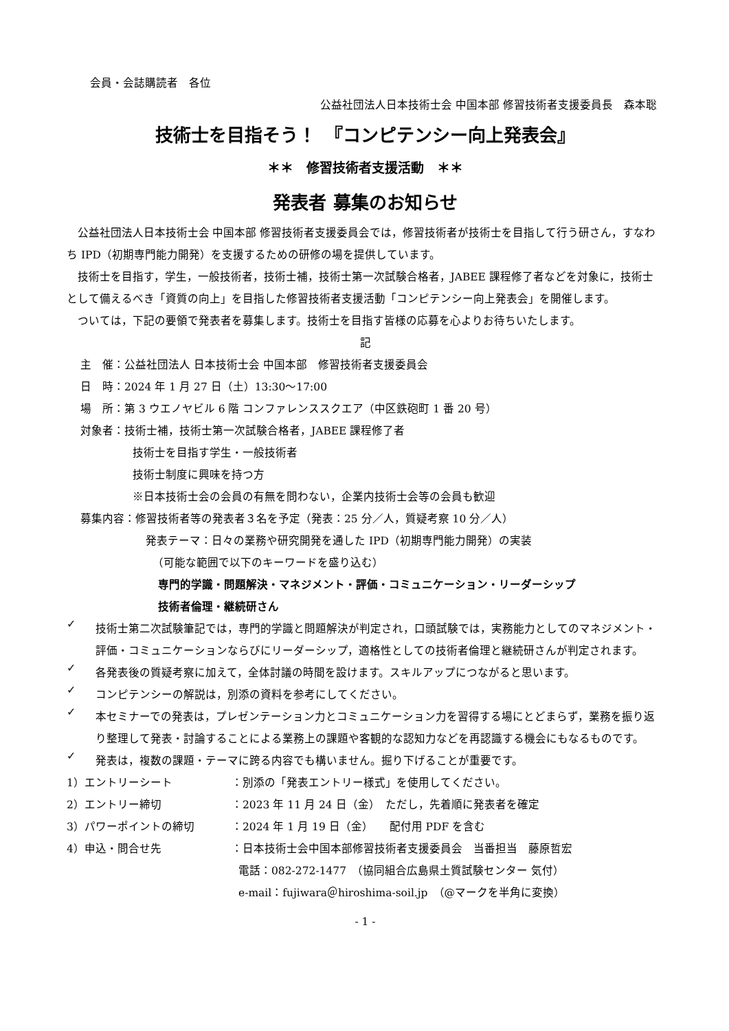会員・会誌購読者　各位
公益社団法人日本技術士会 中国本部 修習技術者支援委員長　森本聡
技術士を目指そう！　『コンピテンシー向上発表会』
＊＊　修習技術者支援活動　＊＊
発表者 募集のお知らせ
公益社団法人日本技術士会 中国本部 修習技術者支援委員会では，修習技術者が技術士を目指して行う研さん，すなわち IPD（初期専門能力開発）を支援するための研修の場を提供しています。
技術士を目指す，学生，一般技術者，技術士補，技術士第一次試験合格者，JABEE 課程修了者などを対象に，技術士として備えるべき「資質の向上」を目指した修習技術者支援活動「コンピテンシー向上発表会」を開催します。
ついては，下記の要領で発表者を募集します。技術士を目指す皆様の応募を心よりお待ちいたします。
記
主　催：公益社団法人 日本技術士会 中国本部　修習技術者支援委員会
日　時：2024 年 1 月 27 日（土）13:30～17:00
場　所：第 3 ウエノヤビル 6 階 コンファレンススクエア（中区鉄砲町 1 番 20 号）
対象者：技術士補，技術士第一次試験合格者，JABEE 課程修了者
技術士を目指す学生・一般技術者
技術士制度に興味を持つ方
※日本技術士会の会員の有無を問わない，企業内技術士会等の会員も歓迎
募集内容：修習技術者等の発表者３名を予定（発表：25 分／人，質疑考察 10 分／人）
発表テーマ：日々の業務や研究開発を通した IPD（初期専門能力開発）の実装
（可能な範囲で以下のキーワードを盛り込む）
専門的学識・問題解決・マネジメント・評価・コミュニケーション・リーダーシップ
技術者倫理・継続研さん
✓
技術士第二次試験筆記では，専門的学識と問題解決が判定され，口頭試験では，実務能力としてのマネジメント・評価・コミュニケーションならびにリーダーシップ，適格性としての技術者倫理と継続研さんが判定されます。
✓
各発表後の質疑考察に加えて，全体討議の時間を設けます。スキルアップにつながると思います。
✓
コンピテンシーの解説は，別添の資料を参考にしてください。
✓
本セミナーでの発表は，プレゼンテーション力とコミュニケーション力を習得する場にとどまらず，業務を振り返り整理して発表・討論することによる業務上の課題や客観的な認知力などを再認識する機会にもなるものです。
✓
発表は，複数の課題・テーマに跨る内容でも構いません。掘り下げることが重要です。
1）エントリーシート ：別添の「発表エントリー様式」を使用してください。
2）エントリー締切 ：2023 年 11 月 24 日（金）　ただし，先着順に発表者を確定
3）パワーポイントの締切 ：2024 年 1 月 19 日（金）　　配付用 PDF を含む
4）申込・問合せ先 ：日本技術士会中国本部修習技術者支援委員会　当番担当　藤原哲宏
電話：082-272-1477　（協同組合広島県土質試験センター 気付）
e-mail：fujiwara＠hiroshima-soil.jp　（@マークを半角に変換）
- 1 -